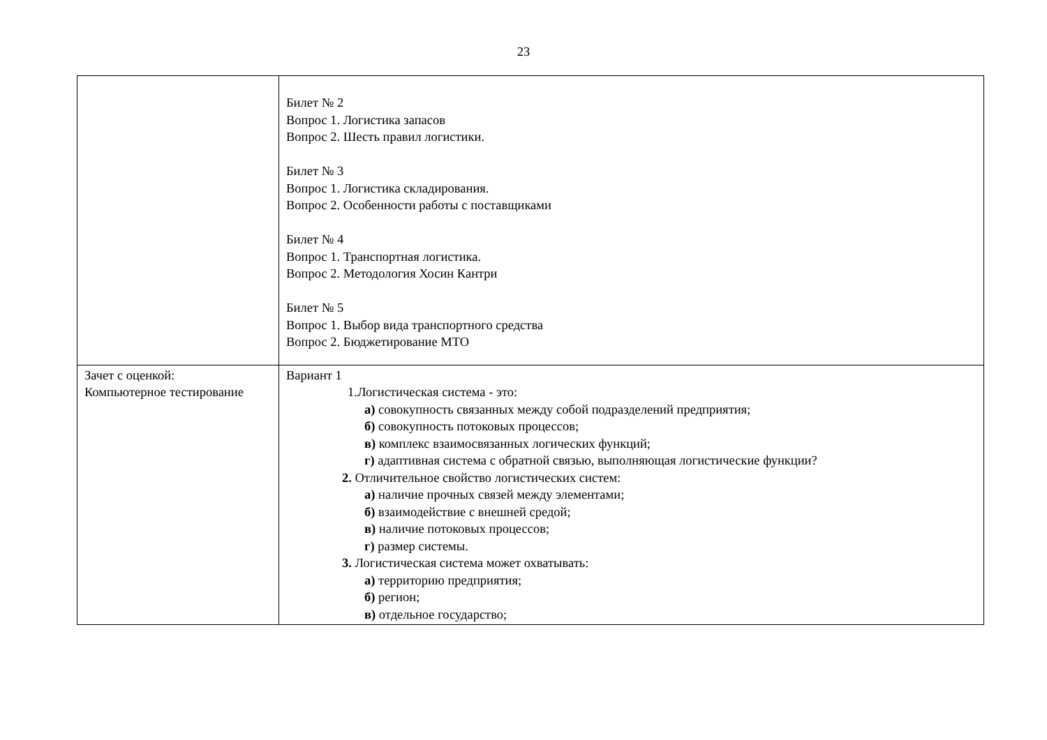23
| | Билет № 2 Вопрос 1. Логистика запасов Вопрос 2. Шесть правил логистики. Билет № 3 Вопрос 1. Логистика складирования. Вопрос 2. Особенности работы с поставщиками Билет № 4 Вопрос 1. Транспортная логистика. Вопрос 2. Методология Хосин Кантри Билет № 5 Вопрос 1. Выбор вида транспортного средства Вопрос 2. Бюджетирование МТО |
| Зачет с оценкой: Компьютерное тестирование | Вариант 1 1.Логистическая система - это: а) совокупность связанных между собой подразделений предприятия; б) совокупность потоковых процессов; в) комплекс взаимосвязанных логических функций; г) адаптивная система с обратной связью, выполняющая логистические функции? 2. Отличительное свойство логистических систем: а) наличие прочных связей между элементами; б) взаимодействие с внешней средой; в) наличие потоковых процессов; г) размер системы. 3. Логистическая система может охватывать: а) территорию предприятия; б) регион; в) отдельное государство; |